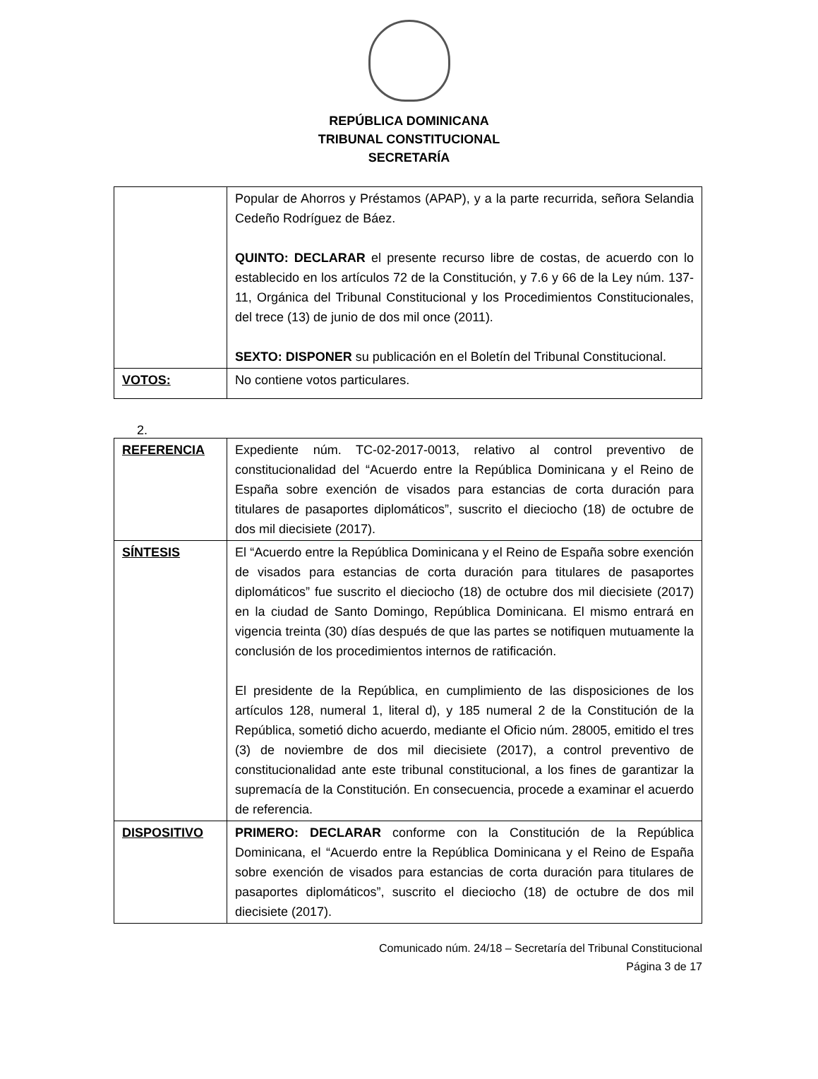REPÚBLICA DOMINICANA
TRIBUNAL CONSTITUCIONAL
SECRETARÍA
| | Popular de Ahorros y Préstamos (APAP), y a la parte recurrida, señora Selandia Cedeño Rodríguez de Báez. QUINTO: DECLARAR el presente recurso libre de costas, de acuerdo con lo establecido en los artículos 72 de la Constitución, y 7.6 y 66 de la Ley núm. 137-11, Orgánica del Tribunal Constitucional y los Procedimientos Constitucionales, del trece (13) de junio de dos mil once (2011). SEXTO: DISPONER su publicación en el Boletín del Tribunal Constitucional. |
| VOTOS: | No contiene votos particulares. |
2.
| REFERENCIA | Expediente núm. TC-02-2017-0013, relativo al control preventivo de constitucionalidad del “Acuerdo entre la República Dominicana y el Reino de España sobre exención de visados para estancias de corta duración para titulares de pasaportes diplomáticos”, suscrito el dieciocho (18) de octubre de dos mil diecisiete (2017). |
| SÍNTESIS | El “Acuerdo entre la República Dominicana y el Reino de España sobre exención de visados para estancias de corta duración para titulares de pasaportes diplomáticos” fue suscrito el dieciocho (18) de octubre dos mil diecisiete (2017) en la ciudad de Santo Domingo, República Dominicana. El mismo entrará en vigencia treinta (30) días después de que las partes se notifiquen mutuamente la conclusión de los procedimientos internos de ratificación. El presidente de la República, en cumplimiento de las disposiciones de los artículos 128, numeral 1, literal d), y 185 numeral 2 de la Constitución de la República, sometió dicho acuerdo, mediante el Oficio núm. 28005, emitido el tres (3) de noviembre de dos mil diecisiete (2017), a control preventivo de constitucionalidad ante este tribunal constitucional, a los fines de garantizar la supremacía de la Constitución. En consecuencia, procede a examinar el acuerdo de referencia. |
| DISPOSITIVO | PRIMERO: DECLARAR conforme con la Constitución de la República Dominicana, el “Acuerdo entre la República Dominicana y el Reino de España sobre exención de visados para estancias de corta duración para titulares de pasaportes diplomáticos”, suscrito el dieciocho (18) de octubre de dos mil diecisiete (2017). |
Comunicado núm. 24/18 – Secretaría del Tribunal Constitucional
Página 3 de 17